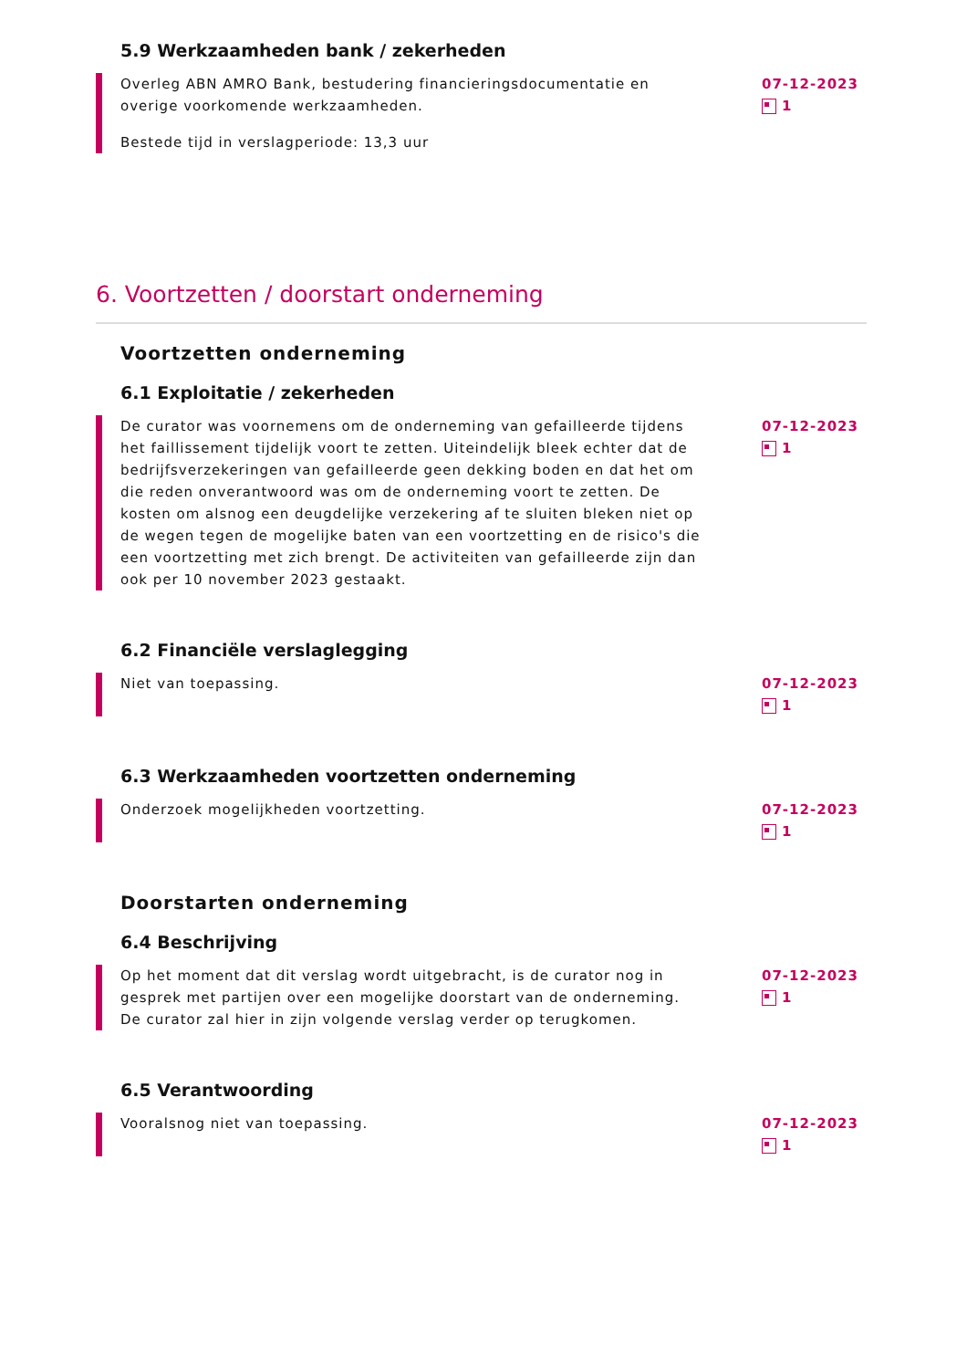5.9 Werkzaamheden bank / zekerheden
Overleg ABN AMRO Bank, bestudering financieringsdocumentatie en overige voorkomende werkzaamheden.
Bestede tijd in verslagperiode: 13,3 uur
07-12-2023
1
6. Voortzetten / doorstart onderneming
Voortzetten onderneming
6.1 Exploitatie / zekerheden
De curator was voornemens om de onderneming van gefailleerde tijdens het faillissement tijdelijk voort te zetten. Uiteindelijk bleek echter dat de bedrijfsverzekeringen van gefailleerde geen dekking boden en dat het om die reden onverantwoord was om de onderneming voort te zetten. De kosten om alsnog een deugdelijke verzekering af te sluiten bleken niet op de wegen tegen de mogelijke baten van een voortzetting en de risico's die een voortzetting met zich brengt. De activiteiten van gefailleerde zijn dan ook per 10 november 2023 gestaakt.
07-12-2023
1
6.2 Financiële verslaglegging
Niet van toepassing. 07-12-2023
1
6.3 Werkzaamheden voortzetten onderneming
Onderzoek mogelijkheden voortzetting. 07-12-2023
1
Doorstarten onderneming
6.4 Beschrijving
Op het moment dat dit verslag wordt uitgebracht, is de curator nog in gesprek met partijen over een mogelijke doorstart van de onderneming. De curator zal hier in zijn volgende verslag verder op terugkomen.
07-12-2023
1
6.5 Verantwoording
Vooralsnog niet van toepassing. 07-12-2023
1